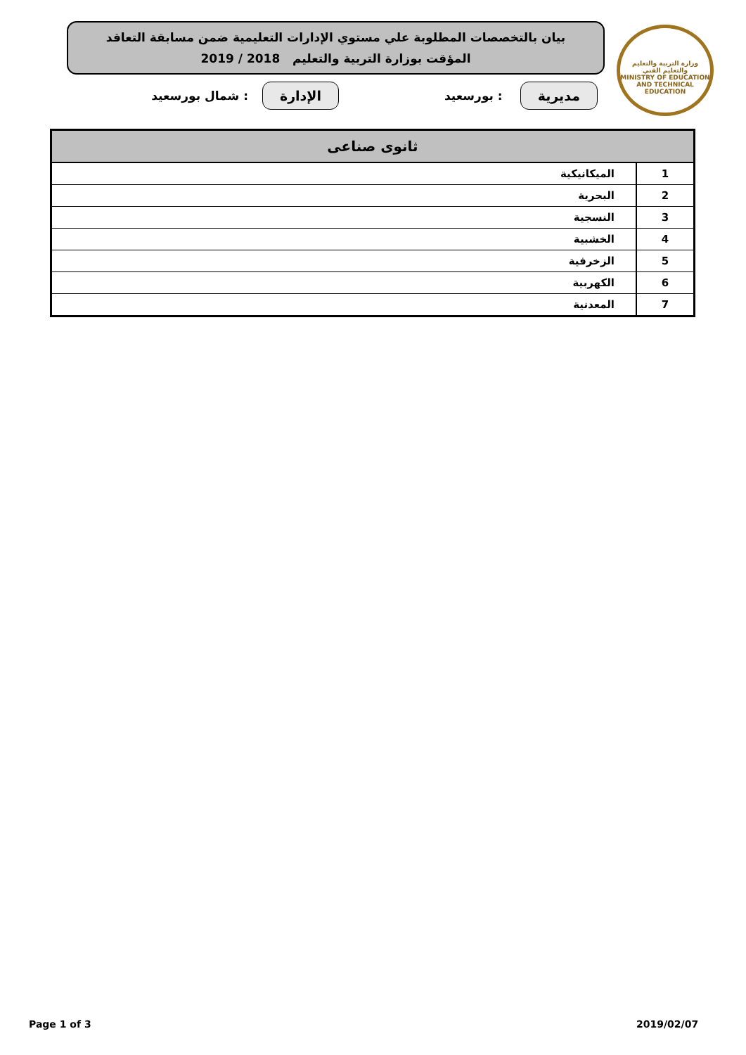بيان بالتخصصات المطلوبة علي مستوي الإدارات التعليمية ضمن مسابقة التعاقد
المؤقت بوزارة التربية والتعليم 2018 / 2019
وزارة التربية والتعليم والتعليم الفني
MINISTRY OF EDUCATION AND TECHNICAL EDUCATION
مديرية: بورسعيد الإدارة: شمال بورسعيد
| ثانوى صناعى | |
| --- | --- |
| 1 | الميكانيكية |
| 2 | البحرية |
| 3 | النسجية |
| 4 | الخشبية |
| 5 | الزخرفية |
| 6 | الكهربية |
| 7 | المعدنية |
Page 1 of 3 2019/02/07